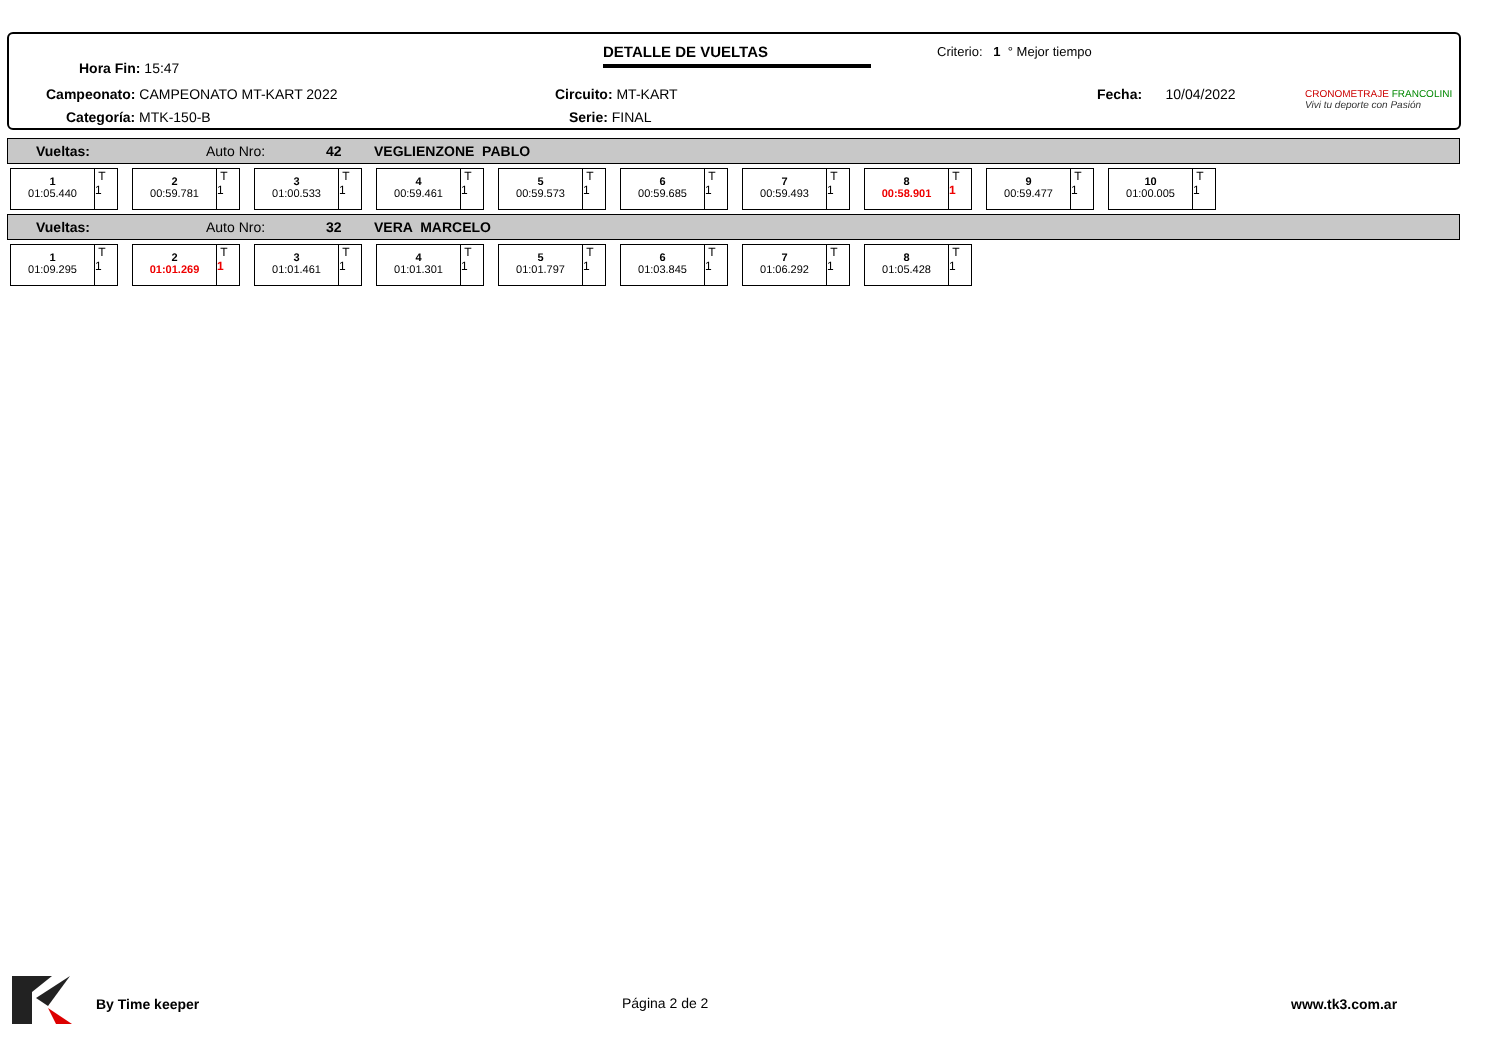Hora Fin: 15:47
DETALLE DE VUELTAS Criterio: 1 ° Mejor tiempo
CRONOMETRAJE FRANCOLINI
Vivi tu deporte con Pasión
Campeonato: CAMPEONATO MT-KART 2022
Circuito: MT-KART Fecha: 10/04/2022
Categoría: MTK-150-B Serie: FINAL
Vueltas: Auto Nro: 42 VEGLIENZONE PABLO
1
01:05.440
T
1
2
00:59.781
T
1
3
01:00.533
T
1
4
00:59.461
T
1
5
00:59.573
T
1
6
00:59.685
T
1
7
00:59.493
T
1
8
00:58.901
T
1
9
00:59.477
T
1
10
01:00.005
T
1
Vueltas: Auto Nro: 32 VERA MARCELO
1
01:09.295
T
1
2
01:01.269
T
1
3
01:01.461
T
1
4
01:01.301
T
1
5
01:01.797
T
1
6
01:03.845
T
1
7
01:06.292
T
1
8
01:05.428
T
1
By Time keeper Página 2 de 2 www.tk3.com.ar